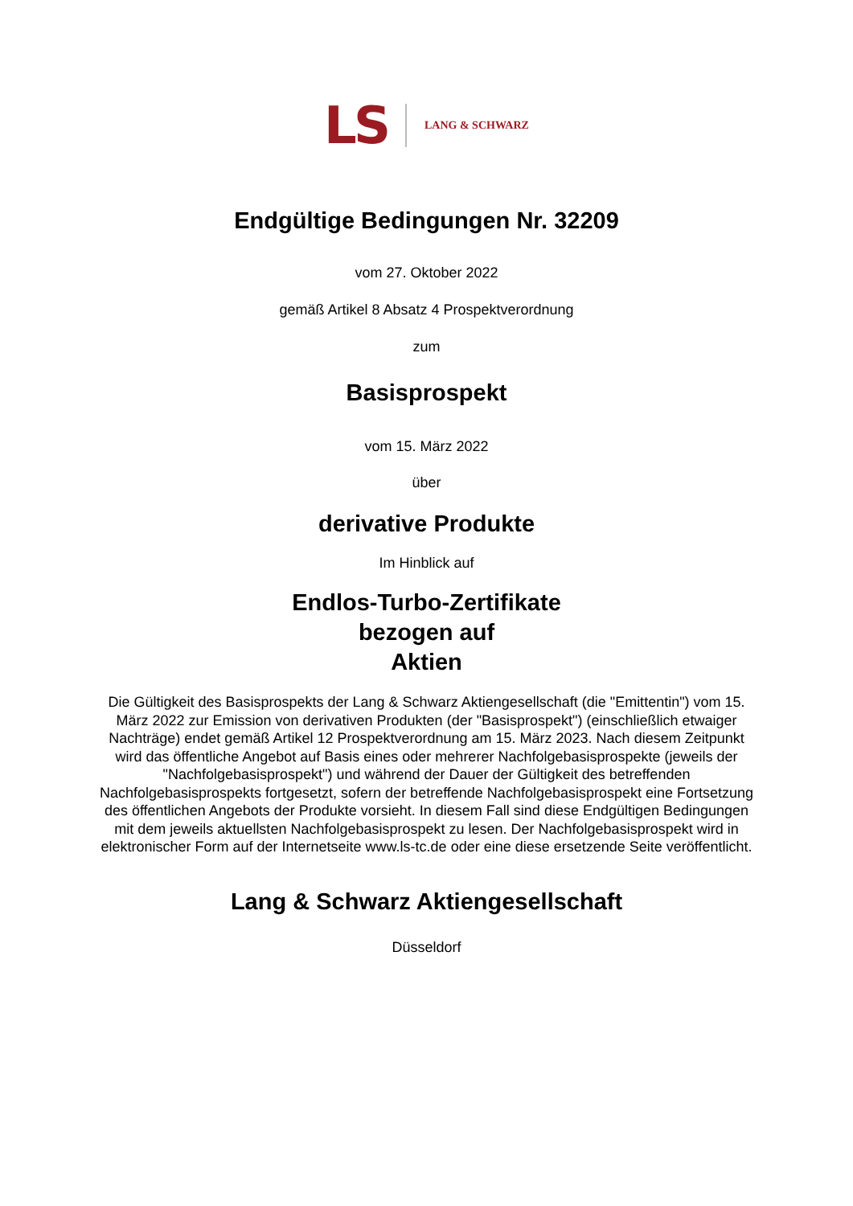LS LANG & SCHWARZ
Endgültige Bedingungen Nr. 32209
vom 27. Oktober 2022
gemäß Artikel 8 Absatz 4 Prospektverordnung
zum
Basisprospekt
vom 15. März 2022
über
derivative Produkte
Im Hinblick auf
Endlos-Turbo-Zertifikate
bezogen auf
Aktien
Die Gültigkeit des Basisprospekts der Lang & Schwarz Aktiengesellschaft (die "Emittentin") vom 15. März 2022 zur Emission von derivativen Produkten (der "Basisprospekt") (einschließlich etwaiger Nachträge) endet gemäß Artikel 12 Prospektverordnung am 15. März 2023. Nach diesem Zeitpunkt wird das öffentliche Angebot auf Basis eines oder mehrerer Nachfolgebasisprospekte (jeweils der "Nachfolgebasisprospekt") und während der Dauer der Gültigkeit des betreffenden Nachfolgebasisprospekts fortgesetzt, sofern der betreffende Nachfolgebasisprospekt eine Fortsetzung des öffentlichen Angebots der Produkte vorsieht. In diesem Fall sind diese Endgültigen Bedingungen mit dem jeweils aktuellsten Nachfolgebasisprospekt zu lesen. Der Nachfolgebasisprospekt wird in elektronischer Form auf der Internetseite www.ls-tc.de oder eine diese ersetzende Seite veröffentlicht.
Lang & Schwarz Aktiengesellschaft
Düsseldorf